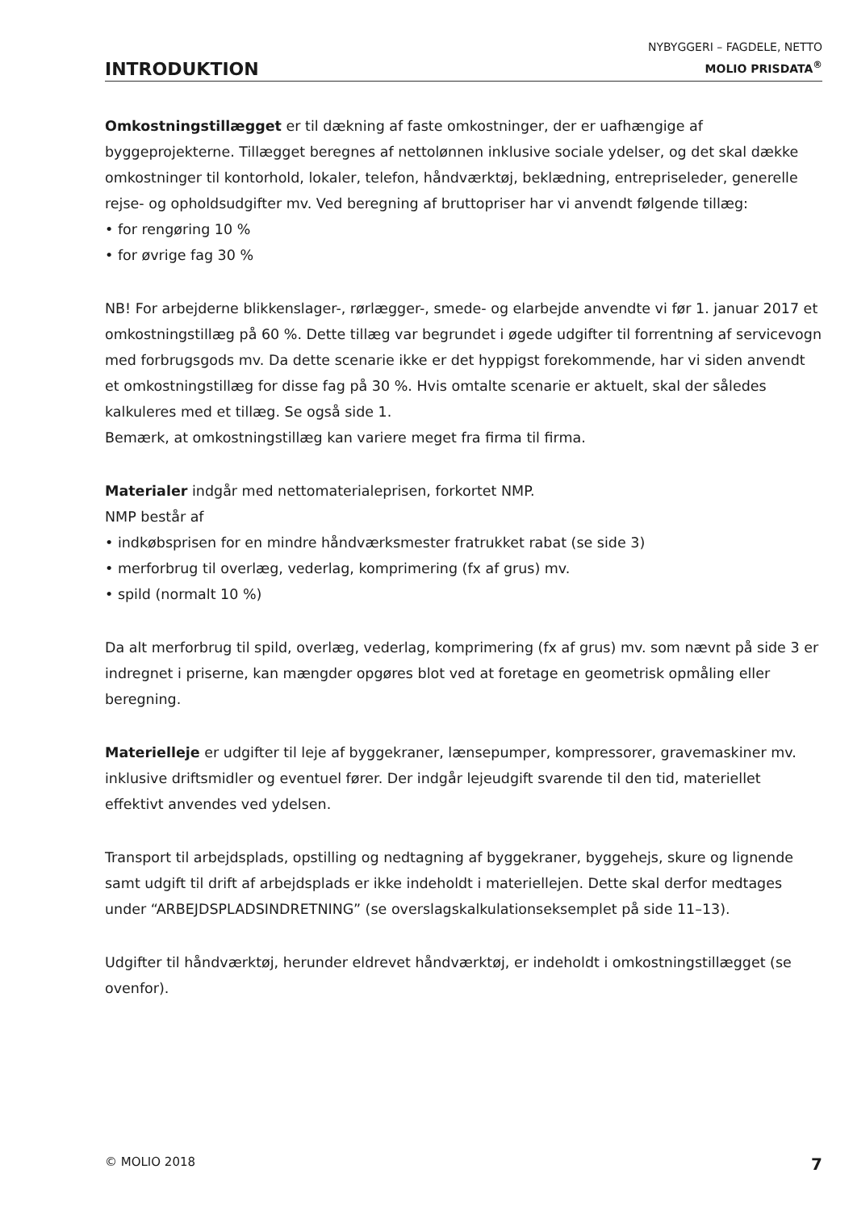INTRODUKTION
NYBYGGERI – FAGDELE, NETTO
MOLIO PRISDATA<sup>®</sup>
Omkostningstillægget er til dækning af faste omkostninger, der er uafhængige af byggeprojekterne. Tillægget beregnes af nettolønnen inklusive sociale ydelser, og det skal dække omkostninger til kontorhold, lokaler, telefon, håndværktøj, beklædning, entrepriseleder, generelle rejse- og opholdsudgifter mv. Ved beregning af bruttopriser har vi anvendt følgende tillæg:
• for rengøring 10 %
• for øvrige fag 30 %
NB! For arbejderne blikkenslager-, rørlægger-, smede- og elarbejde anvendte vi før 1. januar 2017 et omkostningstillæg på 60 %. Dette tillæg var begrundet i øgede udgifter til forrentning af servicevogn med forbrugsgods mv. Da dette scenarie ikke er det hyppigst forekommende, har vi siden anvendt et omkostningstillæg for disse fag på 30 %. Hvis omtalte scenarie er aktuelt, skal der således kalkuleres med et tillæg. Se også side 1.
Bemærk, at omkostningstillæg kan variere meget fra firma til firma.
Materialer indgår med nettomaterialeprisen, forkortet NMP.
NMP består af
• indkøbsprisen for en mindre håndværksmester fratrukket rabat (se side 3)
• merforbrug til overlæg, vederlag, komprimering (fx af grus) mv.
• spild (normalt 10 %)
Da alt merforbrug til spild, overlæg, vederlag, komprimering (fx af grus) mv. som nævnt på side 3 er indregnet i priserne, kan mængder opgøres blot ved at foretage en geometrisk opmåling eller beregning.
Materielleje er udgifter til leje af byggekraner, lænsepumper, kompressorer, gravemaskiner mv. inklusive driftsmidler og eventuel fører. Der indgår lejeudgift svarende til den tid, materiellet effektivt anvendes ved ydelsen.
Transport til arbejdsplads, opstilling og nedtagning af byggekraner, byggehejs, skure og lignende samt udgift til drift af arbejdsplads er ikke indeholdt i materiellejen. Dette skal derfor medtages under “ARBEJDSPLADSINDRETNING” (se overslagskalkulationseksemplet på side 11–13).
Udgifter til håndværktøj, herunder eldrevet håndværktøj, er indeholdt i omkostningstillægget (se ovenfor).
© MOLIO 2018 7